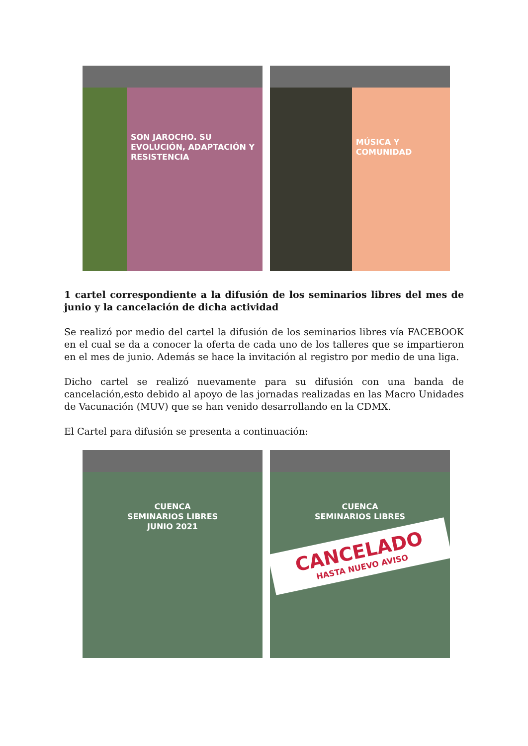SON JAROCHO. SU EVOLUCIÓN, ADAPTACIÓN Y RESISTENCIA
MÚSICA Y COMUNIDAD
1 cartel correspondiente a la difusión de los seminarios libres del mes de junio y la cancelación de dicha actividad
Se realizó por medio del cartel la difusión de los seminarios libres vía FACEBOOK en el cual se da a conocer la oferta de cada uno de los talleres que se impartieron en el mes de junio. Además se hace la invitación al registro por medio de una liga.
Dicho cartel se realizó nuevamente para su difusión con una banda de cancelación,esto debido al apoyo de las jornadas realizadas en las Macro Unidades de Vacunación (MUV) que se han venido desarrollando en la CDMX.
El Cartel para difusión se presenta a continuación:
CUENCA
SEMINARIOS LIBRES
JUNIO 2021
CUENCA
SEMINARIOS LIBRES
CANCELADO
HASTA NUEVO AVISO